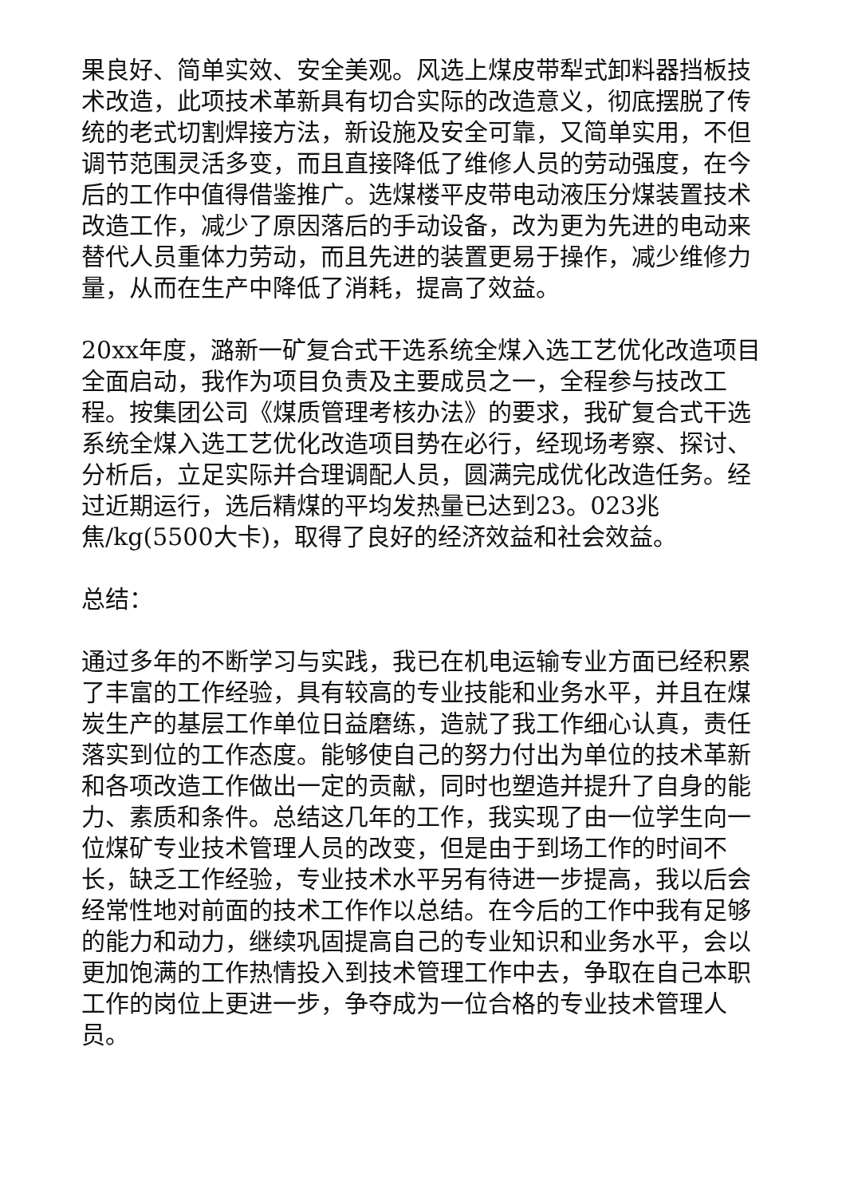果良好、简单实效、安全美观。风选上煤皮带犁式卸料器挡板技术改造，此项技术革新具有切合实际的改造意义，彻底摆脱了传统的老式切割焊接方法，新设施及安全可靠，又简单实用，不但调节范围灵活多变，而且直接降低了维修人员的劳动强度，在今后的工作中值得借鉴推广。选煤楼平皮带电动液压分煤装置技术改造工作，减少了原因落后的手动设备，改为更为先进的电动来替代人员重体力劳动，而且先进的装置更易于操作，减少维修力量，从而在生产中降低了消耗，提高了效益。
20xx年度，潞新一矿复合式干选系统全煤入选工艺优化改造项目全面启动，我作为项目负责及主要成员之一，全程参与技改工程。按集团公司《煤质管理考核办法》的要求，我矿复合式干选系统全煤入选工艺优化改造项目势在必行，经现场考察、探讨、分析后，立足实际并合理调配人员，圆满完成优化改造任务。经过近期运行，选后精煤的平均发热量已达到23。023兆焦/kg(5500大卡)，取得了良好的经济效益和社会效益。
总结：
通过多年的不断学习与实践，我已在机电运输专业方面已经积累了丰富的工作经验，具有较高的专业技能和业务水平，并且在煤炭生产的基层工作单位日益磨练，造就了我工作细心认真，责任落实到位的工作态度。能够使自己的努力付出为单位的技术革新和各项改造工作做出一定的贡献，同时也塑造并提升了自身的能力、素质和条件。总结这几年的工作，我实现了由一位学生向一位煤矿专业技术管理人员的改变，但是由于到场工作的时间不长，缺乏工作经验，专业技术水平另有待进一步提高，我以后会经常性地对前面的技术工作作以总结。在今后的工作中我有足够的能力和动力，继续巩固提高自己的专业知识和业务水平，会以更加饱满的工作热情投入到技术管理工作中去，争取在自己本职工作的岗位上更进一步，争夺成为一位合格的专业技术管理人员。